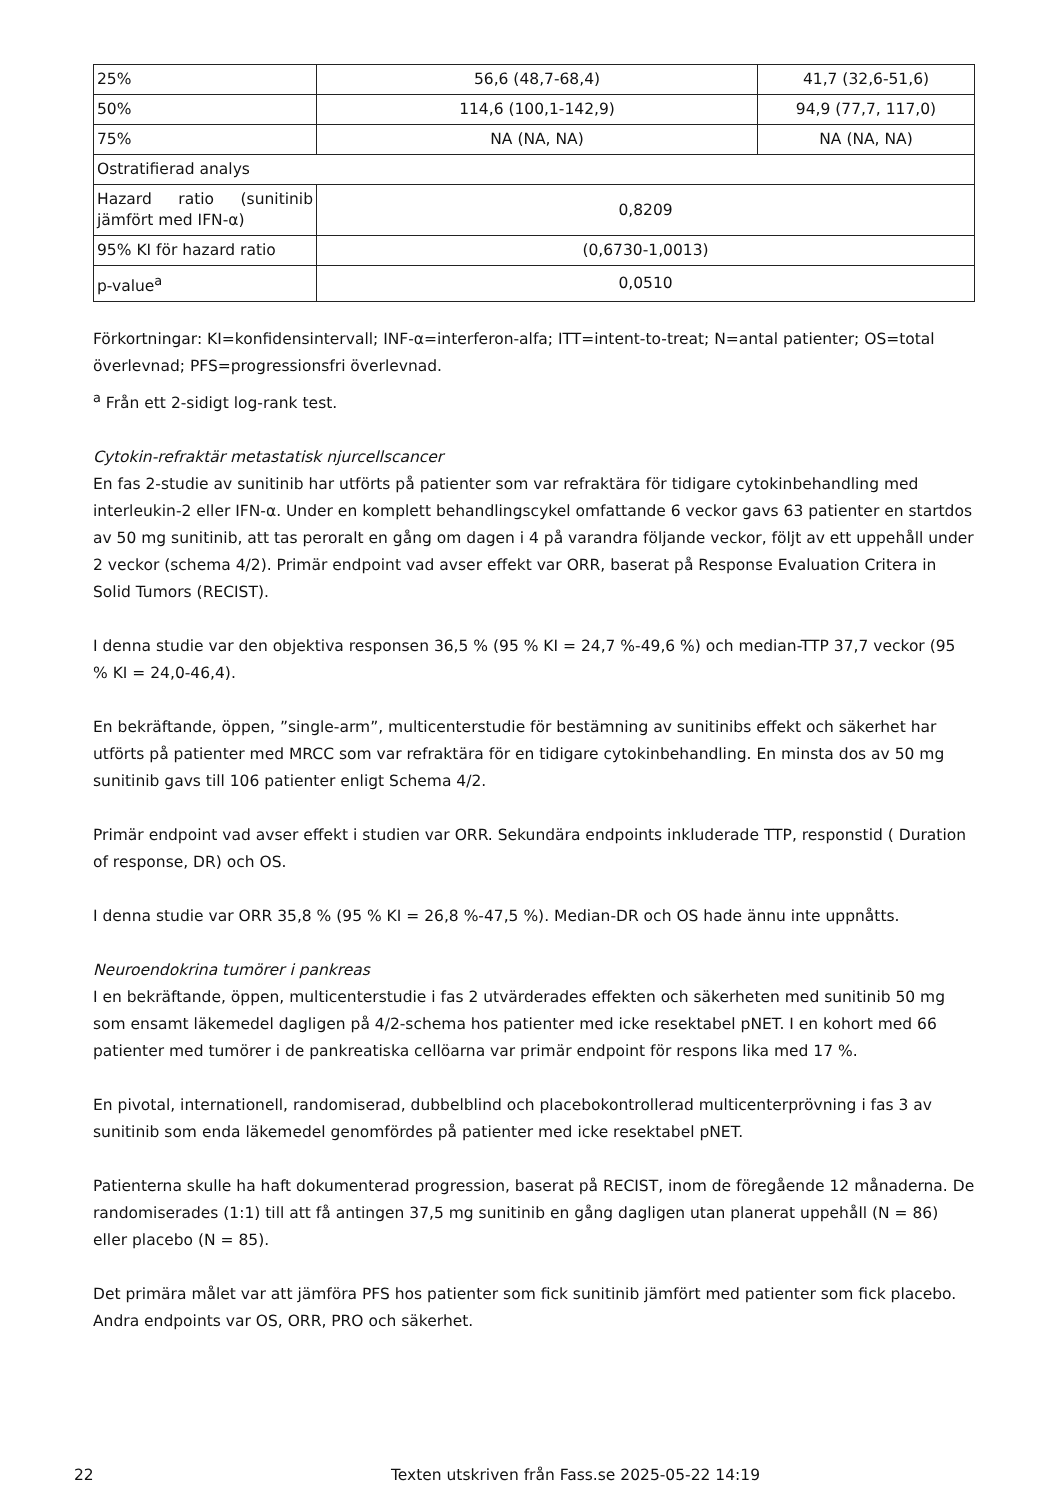| 25% | 56,6 (48,7-68,4) | 41,7 (32,6-51,6) |
| 50% | 114,6 (100,1-142,9) | 94,9 (77,7, 117,0) |
| 75% | NA (NA, NA) | NA (NA, NA) |
| Ostratifierad analys | | |
| Hazard ratio (sunitinib jämfört med IFN-α) | 0,8209 | |
| 95% KI för hazard ratio | (0,6730-1,0013) | |
| p-value<sup>a</sup> | 0,0510 | |
Förkortningar: KI=konfidensintervall; INF-α=interferon-alfa; ITT=intent-to-treat; N=antal patienter; OS=total överlevnad; PFS=progressionsfri överlevnad.
<sup>a</sup> Från ett 2-sidigt log-rank test.
Cytokin-refraktär metastatisk njurcellscancer
En fas 2-studie av sunitinib har utförts på patienter som var refraktära för tidigare cytokinbehandling med interleukin-2 eller IFN-α. Under en komplett behandlingscykel omfattande 6 veckor gavs 63 patienter en startdos av 50 mg sunitinib, att tas peroralt en gång om dagen i 4 på varandra följande veckor, följt av ett uppehåll under 2 veckor (schema 4/2). Primär endpoint vad avser effekt var ORR, baserat på Response Evaluation Critera in Solid Tumors (RECIST).
I denna studie var den objektiva responsen 36,5 % (95 % KI = 24,7 %-49,6 %) och median-TTP 37,7 veckor (95 % KI = 24,0-46,4).
En bekräftande, öppen, ”single-arm”, multicenterstudie för bestämning av sunitinibs effekt och säkerhet har utförts på patienter med MRCC som var refraktära för en tidigare cytokinbehandling. En minsta dos av 50 mg sunitinib gavs till 106 patienter enligt Schema 4/2.
Primär endpoint vad avser effekt i studien var ORR. Sekundära endpoints inkluderade TTP, responstid ( Duration of response, DR) och OS.
I denna studie var ORR 35,8 % (95 % KI = 26,8 %-47,5 %). Median-DR och OS hade ännu inte uppnåtts.
Neuroendokrina tumörer i pankreas
I en bekräftande, öppen, multicenterstudie i fas 2 utvärderades effekten och säkerheten med sunitinib 50 mg som ensamt läkemedel dagligen på 4/2-schema hos patienter med icke resektabel pNET. I en kohort med 66 patienter med tumörer i de pankreatiska cellöarna var primär endpoint för respons lika med 17 %.
En pivotal, internationell, randomiserad, dubbelblind och placebokontrollerad multicenterprövning i fas 3 av sunitinib som enda läkemedel genomfördes på patienter med icke resektabel pNET.
Patienterna skulle ha haft dokumenterad progression, baserat på RECIST, inom de föregående 12 månaderna. De randomiserades (1:1) till att få antingen 37,5 mg sunitinib en gång dagligen utan planerat uppehåll (N = 86) eller placebo (N = 85).
Det primära målet var att jämföra PFS hos patienter som fick sunitinib jämfört med patienter som fick placebo.
Andra endpoints var OS, ORR, PRO och säkerhet.
22 Texten utskriven från Fass.se 2025-05-22 14:19